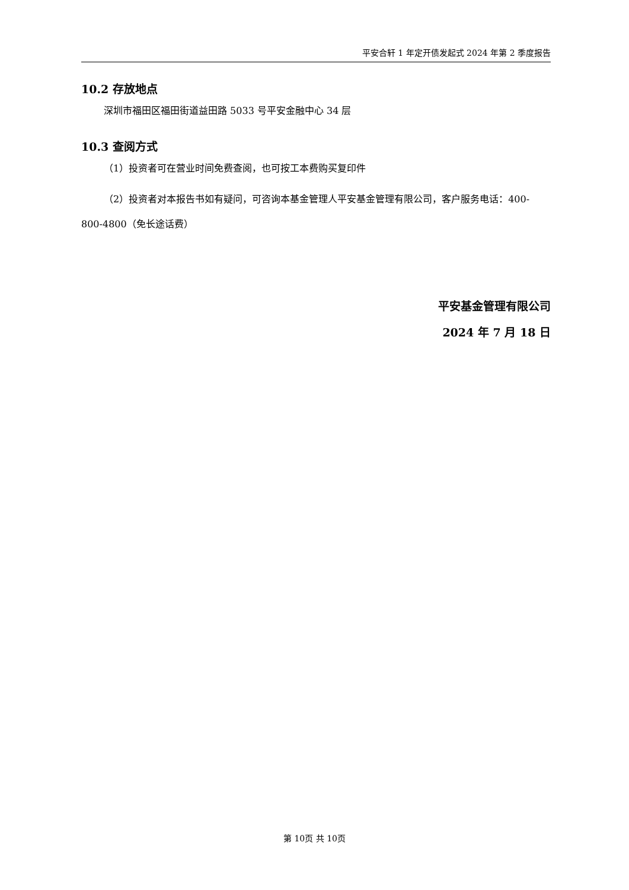平安合轩 1 年定开债发起式 2024 年第 2 季度报告
10.2 存放地点
深圳市福田区福田街道益田路 5033 号平安金融中心 34 层
10.3 查阅方式
（1）投资者可在营业时间免费查阅，也可按工本费购买复印件
（2）投资者对本报告书如有疑问，可咨询本基金管理人平安基金管理有限公司，客户服务电话：400-800-4800（免长途话费）
平安基金管理有限公司
2024 年 7 月 18 日
第 10页 共 10页